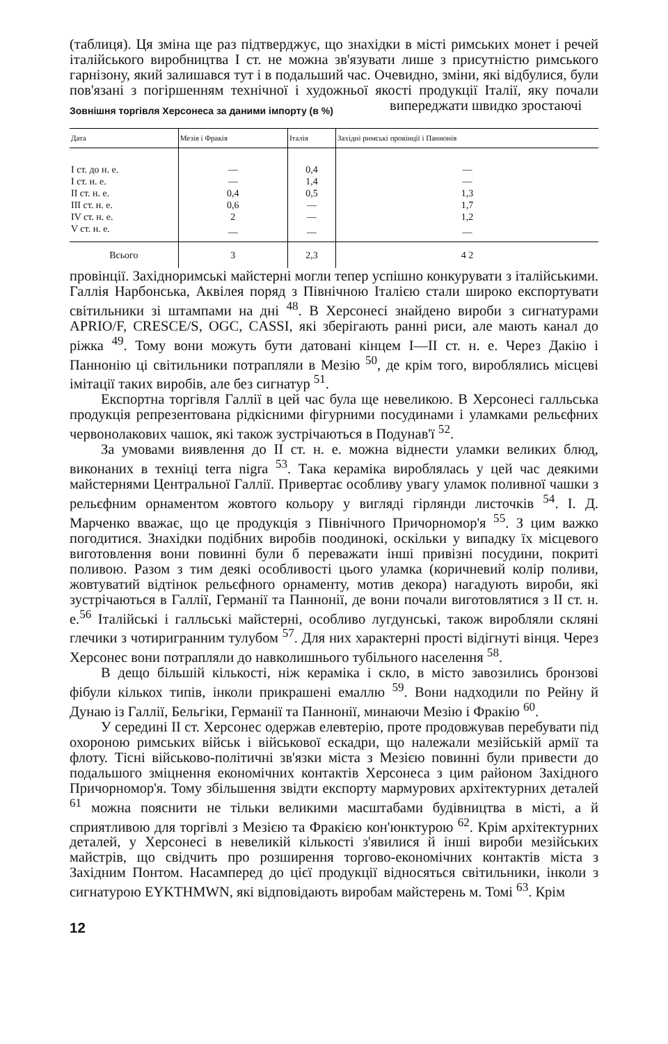(таблиця). Ця зміна ще раз підтверджує, що знахідки в місті римських монет і речей італійського виробництва I ст. не можна зв'язувати лише з присутністю римського гарнізону, який залишався тут і в подальший час. Очевидно, зміни, які відбулися, були пов'язані з погіршенням технічної і художньої якості продукції Італії, яку почали випереджати швидко зростаючі Зовнішня торгівля Херсонеса за даними імпорту (в %)
| Дата | Мезія і Фракія | Італія | Західні римські провінції і Паннонія |
| --- | --- | --- | --- |
| I ст. до н. е. | — | 0,4 | — |
| I ст. н. е. | — | 1,4 | — |
| II ст. н. е. | 0,4 | 0,5 | 1,3 |
| III ст. н. е. | 0,6 | — | 1,7 |
| IV ст. н. е. | 2 | — | 1,2 |
| V ст. н. е. | — | — | — |
| Всього | 3 | 2,3 | 4 2 |
провінції. Західноримські майстерні могли тепер успішно конкурувати з італійськими. Галлія Нарбонська, Аквілея поряд з Північною Італією стали широко експортувати світильники зі штампами на дні <sup>48</sup>. В Херсонесі знайдено вироби з сигнатурами APRIO/F, CRESCE/S, OGC, CASSI, які зберігають ранні риси, але мають канал до ріжка <sup>49</sup>. Тому вони можуть бути датовані кінцем I—II ст. н. е. Через Дакію і Паннонію ці світильники потрапляли в Мезію <sup>50</sup>, де крім того, вироблялись місцеві імітації таких виробів, але без сигнатур <sup>51</sup>.
Експортна торгівля Галлії в цей час була ще невеликою. В Херсонесі галльська продукція репрезентована рідкісними фігурними посудинами і уламками рельєфних червонолакових чашок, які також зустрічаються в Подунав'ї <sup>52</sup>.
За умовами виявлення до II ст. н. е. можна віднести уламки великих блюд, виконаних в техніці terra nigra <sup>53</sup>. Така кераміка вироблялась у цей час деякими майстернями Центральної Галлії. Привертає особливу увагу уламок поливної чашки з рельєфним орнаментом жовтого кольору у вигляді гірлянди листочків <sup>54</sup>. І. Д. Марченко вважає, що це продукція з Північного Причорномор'я <sup>55</sup>. З цим важко погодитися. Знахідки подібних виробів поодинокі, оскільки у випадку їх місцевого виготовлення вони повинні були б переважати інші привізні посудини, покриті поливою. Разом з тим деякі особливості цього уламка (коричневий колір поливи, жовтуватий відтінок рельєфного орнаменту, мотив декора) нагадують вироби, які зустрічаються в Галлії, Германії та Паннонії, де вони почали виготовлятися з II ст. н. е.<sup>56</sup> Італійські і галльські майстерні, особливо лугдунські, також виробляли скляні глечики з чотиригранним тулубом <sup>57</sup>. Для них характерні прості відігнуті вінця. Через Херсонес вони потрапляли до навколишнього тубільного населення <sup>58</sup>.
В дещо більшій кількості, ніж кераміка і скло, в місто завозились бронзові фібули кількох типів, інколи прикрашені емаллю <sup>59</sup>. Вони надходили по Рейну й Дунаю із Галлії, Бельгіки, Германії та Паннонії, минаючи Мезію і Фракію <sup>60</sup>.
У середині II ст. Херсонес одержав елевтерію, проте продовжував перебувати під охороною римських військ і військової ескадри, що належали мезійській армії та флоту. Тісні військово-політичні зв'язки міста з Мезією повинні були привести до подальшого зміцнення економічних контактів Херсонеса з цим районом Західного Причорномор'я. Тому збільшення звідти експорту мармурових архітектурних деталей <sup>61</sup> можна пояснити не тільки великими масштабами будівництва в місті, а й сприятливою для торгівлі з Мезією та Фракією кон'юнктурою <sup>62</sup>. Крім архітектурних деталей, у Херсонесі в невеликій кількості з'явилися й інші вироби мезійських майстрів, що свідчить про розширення торгово-економічних контактів міста з Західним Понтом. Насамперед до цієї продукції відносяться світильники, інколи з сигнатурою EYKTHMWN, які відповідають виробам майстерень м. Томі <sup>63</sup>. Крім
12